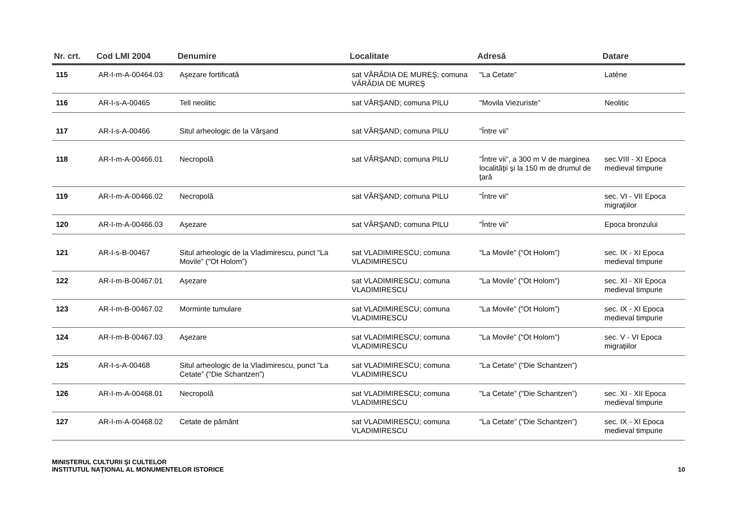| Nr. crt. | Cod LMI 2004 | Denumire | Localitate | Adresă | Datare |
| --- | --- | --- | --- | --- | --- |
| 115 | AR-I-m-A-00464.03 | Aşezare fortificată | sat VĂRĂDIA DE MUREŞ; comuna VĂRĂDIA DE MUREŞ | "La Cetate” | Latène |
| 116 | AR-I-s-A-00465 | Tell neolitic | sat VĂRŞAND; comuna PILU | "Movila Viezuriste” | Neolitic |
| 117 | AR-I-s-A-00466 | Situl arheologic de la Vârşand | sat VĂRŞAND; comuna PILU | "Între vii” | |
| 118 | AR-I-m-A-00466.01 | Necropolă | sat VĂRŞAND; comuna PILU | "Între vii”, a 300 m V de marginea localităţii şi la 150 m de drumul de ţară | sec.VIII - XI Epoca medieval timpurie |
| 119 | AR-I-m-A-00466.02 | Necropolă | sat VĂRŞAND; comuna PILU | "Între vii” | sec. VI - VII Epoca migraţiilor |
| 120 | AR-I-m-A-00466.03 | Aşezare | sat VĂRŞAND; comuna PILU | "Între vii” | Epoca bronzului |
| 121 | AR-I-s-B-00467 | Situl arheologic de la Vladimirescu, punct "La Movile” ("Ot Holom”) | sat VLADIMIRESCU; comuna VLADIMIRESCU | "La Movile” ("Ot Holom”) | sec. IX - XI Epoca medieval timpurie |
| 122 | AR-I-m-B-00467.01 | Aşezare | sat VLADIMIRESCU; comuna VLADIMIRESCU | "La Movile” ("Ot Holom”) | sec. XI - XII Epoca medieval timpurie |
| 123 | AR-I-m-B-00467.02 | Morminte tumulare | sat VLADIMIRESCU; comuna VLADIMIRESCU | "La Movile” ("Ot Holom”) | sec. IX - XI Epoca medieval timpurie |
| 124 | AR-I-m-B-00467.03 | Aşezare | sat VLADIMIRESCU; comuna VLADIMIRESCU | "La Movile” ("Ot Holom”) | sec. V - VI Epoca migraţiilor |
| 125 | AR-I-s-A-00468 | Situl arheologic de la Vladimirescu, punct "La Cetate” ("Die Schantzen”) | sat VLADIMIRESCU; comuna VLADIMIRESCU | "La Cetate” ("Die Schantzen”) | |
| 126 | AR-I-m-A-00468.01 | Necropolă | sat VLADIMIRESCU; comuna VLADIMIRESCU | "La Cetate” ("Die Schantzen”) | sec. XI - XII Epoca medieval timpurie |
| 127 | AR-I-m-A-00468.02 | Cetate de pământ | sat VLADIMIRESCU; comuna VLADIMIRESCU | "La Cetate” ("Die Schantzen”) | sec. IX - XI Epoca medieval timpurie |
MINISTERUL CULTURII ŞI CULTELOR
INSTITUTUL NAŢIONAL AL MONUMENTELOR ISTORICE
10